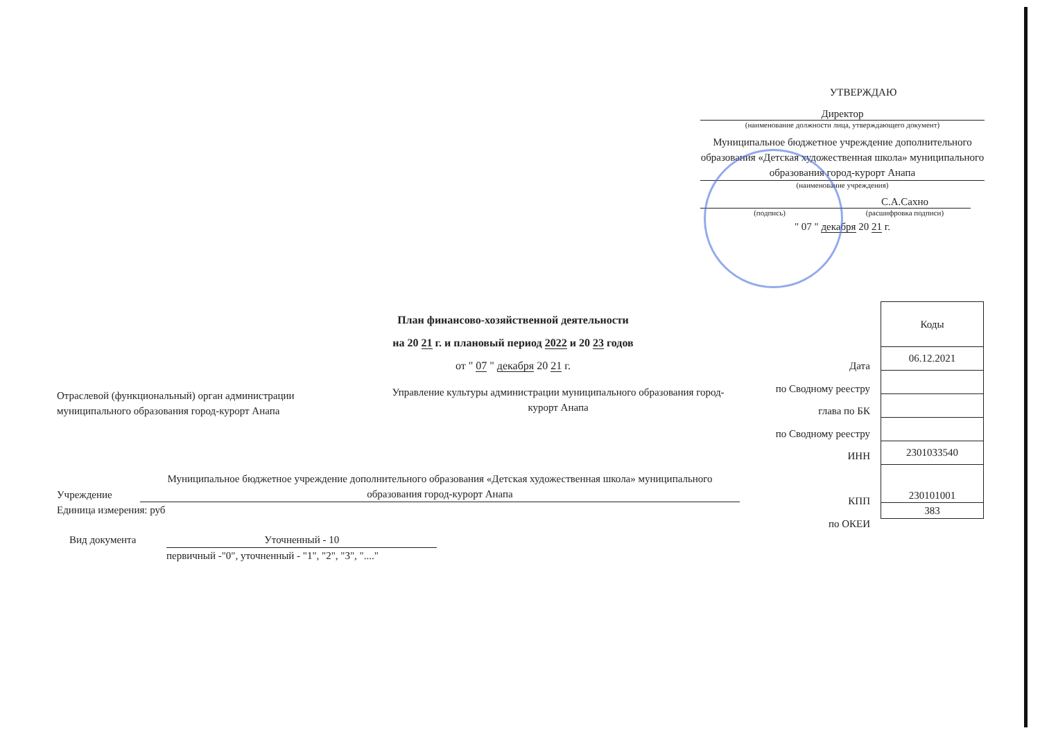УТВЕРЖДАЮ
Директор
(наименование должности лица, утверждающего документ)
Муниципальное бюджетное учреждение дополнительного образования «Детская художественная школа» муниципального образования город-курорт Анапа
(наименование учреждения)
С.А.Сахно
(подпись) (расшифровка подписи)
" 07 " декабря 20 21 г.
План финансово-хозяйственной деятельности
на 20 21 г. и плановый период 2022 и 20 23 годов
от " 07 " декабря 20 21 г.
| Коды |
| 06.12.2021 |
| 2301033540 |
| 230101001 |
| 383 |
Дата
по Сводному реестру
глава по БК
по Сводному реестру
ИНН
КПП
по ОКЕИ
Отраслевой (функциональный) орган администрации
муниципального образования город-курорт Анапа
Управление культуры администрации муниципального образования город-курорт Анапа
Учреждение Муниципальное бюджетное учреждение дополнительного образования «Детская художественная школа» муниципального образования город-курорт Анапа
Единица измерения: руб
Вид документа Уточненный - 10
первичный -"0", уточненный - "1", "2", "3", "...."